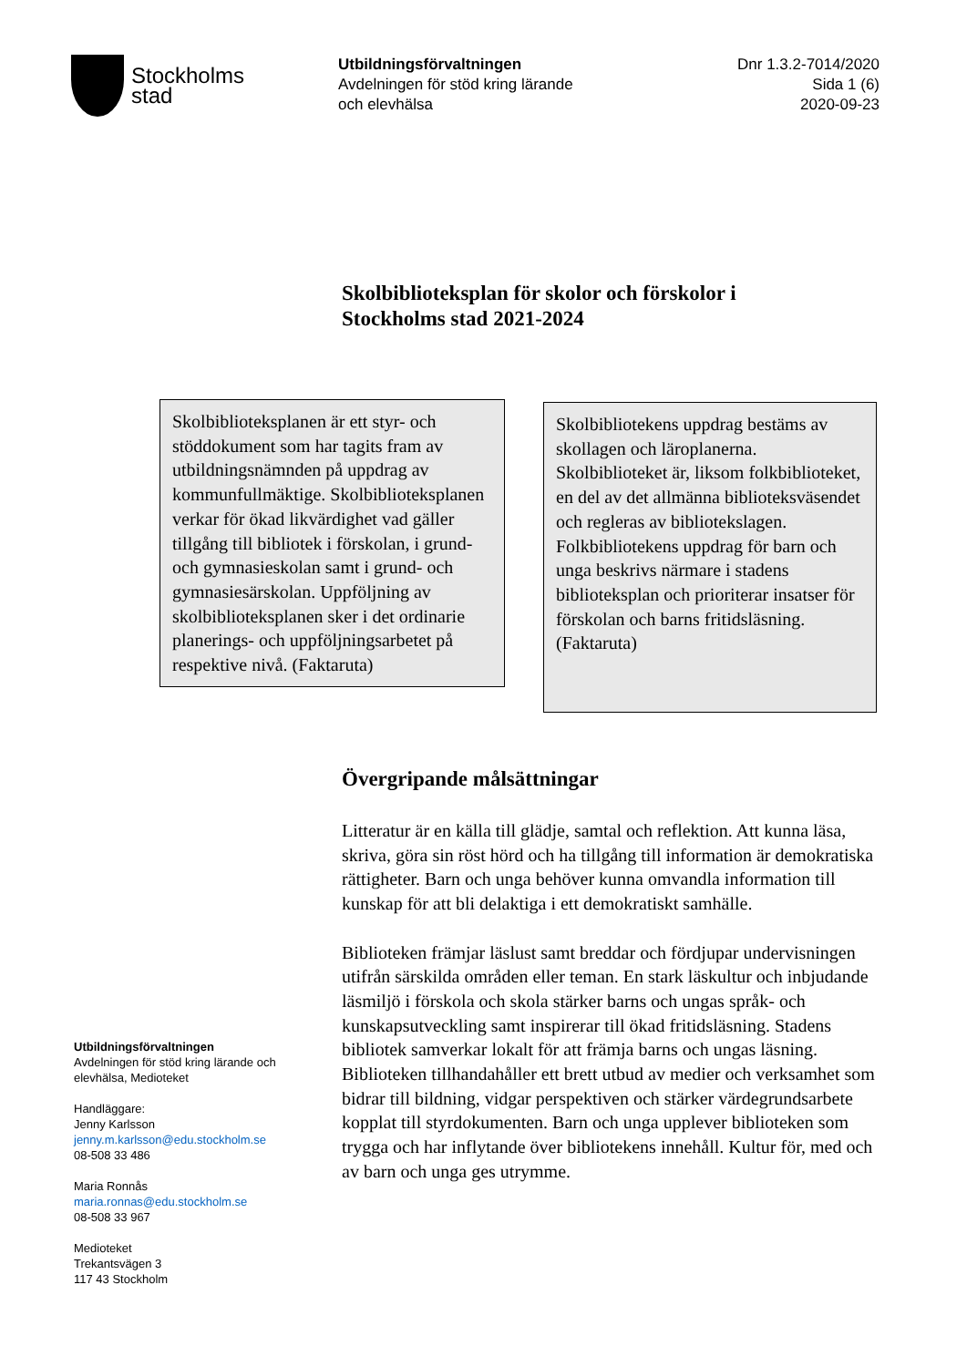Stockholms
stad
Utbildningsförvaltningen
Avdelningen för stöd kring lärande
och elevhälsa
Dnr 1.3.2-7014/2020
Sida 1 (6)
2020-09-23
Skolbiblioteksplan för skolor och förskolor i
Stockholms stad 2021-2024
Skolbiblioteksplanen är ett styr- och stöddokument som har tagits fram av utbildningsnämnden på uppdrag av kommunfullmäktige. Skolbiblioteksplanen verkar för ökad likvärdighet vad gäller tillgång till bibliotek i förskolan, i grund- och gymnasieskolan samt i grund- och gymnasiesärskolan. Uppföljning av skolbiblioteksplanen sker i det ordinarie planerings- och uppföljningsarbetet på respektive nivå. (Faktaruta)
Skolbibliotekens uppdrag bestäms av skollagen och läroplanerna. Skolbiblioteket är, liksom folkbiblioteket, en del av det allmänna biblioteksväsendet och regleras av bibliotekslagen. Folkbibliotekens uppdrag för barn och unga beskrivs närmare i stadens biblioteksplan och prioriterar insatser för förskolan och barns fritidsläsning. (Faktaruta)
Övergripande målsättningar
Litteratur är en källa till glädje, samtal och reflektion. Att kunna läsa, skriva, göra sin röst hörd och ha tillgång till information är demokratiska rättigheter. Barn och unga behöver kunna omvandla information till kunskap för att bli delaktiga i ett demokratiskt samhälle.
Biblioteken främjar läslust samt breddar och fördjupar undervisningen utifrån särskilda områden eller teman. En stark läskultur och inbjudande läsmiljö i förskola och skola stärker barns och ungas språk- och kunskapsutveckling samt inspirerar till ökad fritidsläsning. Stadens bibliotek samverkar lokalt för att främja barns och ungas läsning. Biblioteken tillhandahåller ett brett utbud av medier och verksamhet som bidrar till bildning, vidgar perspektiven och stärker värdegrundsarbete kopplat till styrdokumenten. Barn och unga upplever biblioteken som trygga och har inflytande över bibliotekens innehåll. Kultur för, med och av barn och unga ges utrymme.
Utbildningsförvaltningen
Avdelningen för stöd kring lärande och
elevhälsa, Medioteket
Handläggare:
Jenny Karlsson
jenny.m.karlsson@edu.stockholm.se
08-508 33 486
Maria Ronnås
maria.ronnas@edu.stockholm.se
08-508 33 967
Medioteket
Trekantsvägen 3
117 43 Stockholm